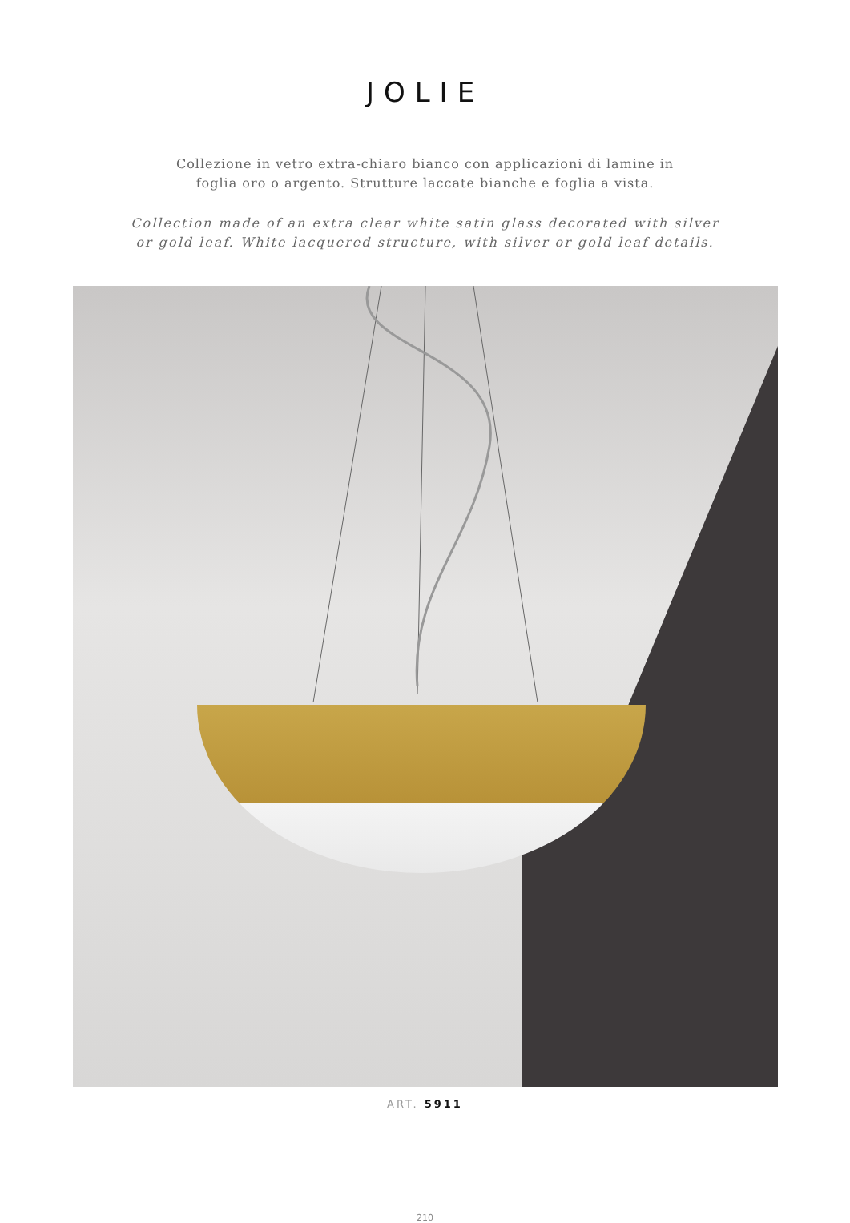JOLIE
Collezione in vetro extra-chiaro bianco con applicazioni di lamine in
foglia oro o argento. Strutture laccate bianche e foglia a vista.
Collection made of an extra clear white satin glass decorated with silver
or gold leaf. White lacquered structure, with silver or gold leaf details.
ART. 5911
210